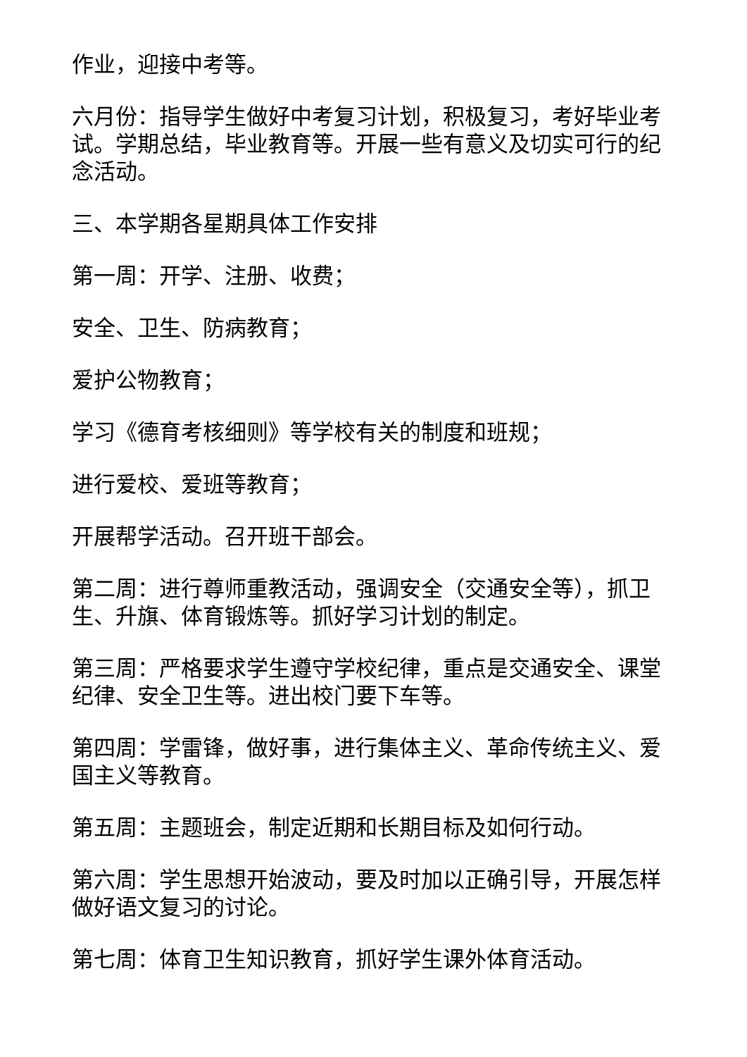作业，迎接中考等。
六月份：指导学生做好中考复习计划，积极复习，考好毕业考试。学期总结，毕业教育等。开展一些有意义及切实可行的纪念活动。
三、本学期各星期具体工作安排
第一周：开学、注册、收费；
安全、卫生、防病教育；
爱护公物教育；
学习《德育考核细则》等学校有关的制度和班规；
进行爱校、爱班等教育；
开展帮学活动。召开班干部会。
第二周：进行尊师重教活动，强调安全（交通安全等），抓卫生、升旗、体育锻炼等。抓好学习计划的制定。
第三周：严格要求学生遵守学校纪律，重点是交通安全、课堂纪律、安全卫生等。进出校门要下车等。
第四周：学雷锋，做好事，进行集体主义、革命传统主义、爱国主义等教育。
第五周：主题班会，制定近期和长期目标及如何行动。
第六周：学生思想开始波动，要及时加以正确引导，开展怎样做好语文复习的讨论。
第七周：体育卫生知识教育，抓好学生课外体育活动。